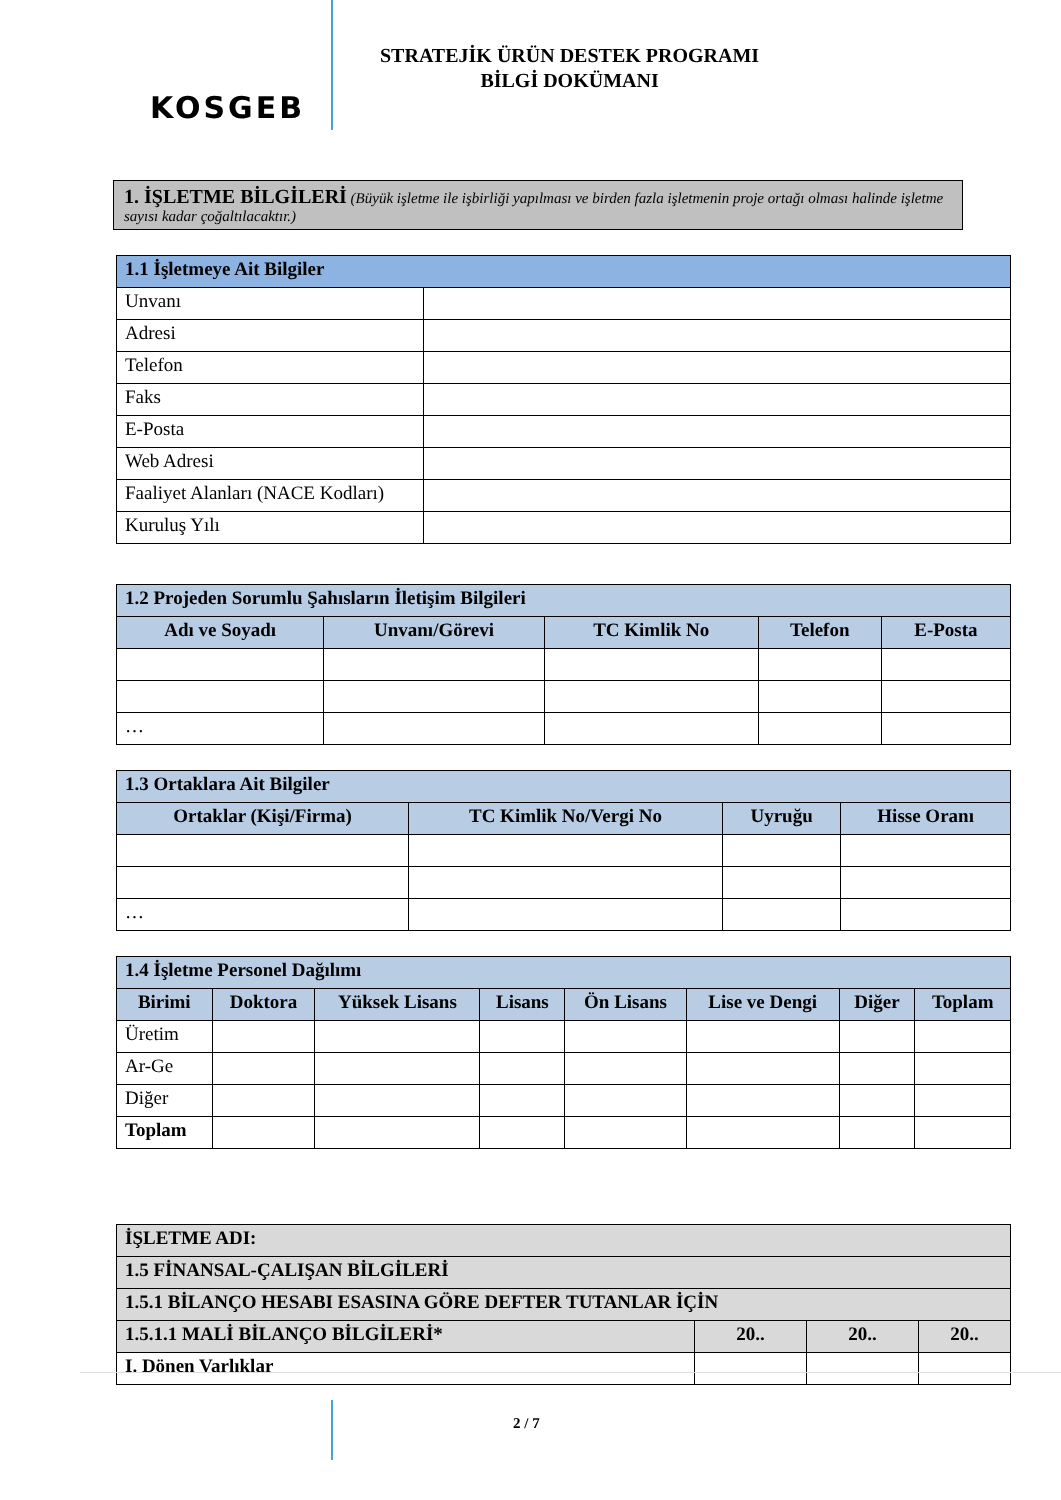KOSGEB
STRATEJİK ÜRÜN DESTEK PROGRAMI
BİLGİ DOKÜMANI
1. İŞLETME BİLGİLERİ (Büyük işletme ile işbirliği yapılması ve birden fazla işletmenin proje ortağı olması halinde işletme sayısı kadar çoğaltılacaktır.)
| 1.1 İşletmeye Ait Bilgiler | |
| --- | --- |
| Unvanı | |
| Adresi | |
| Telefon | |
| Faks | |
| E-Posta | |
| Web Adresi | |
| Faaliyet Alanları (NACE Kodları) | |
| Kuruluş Yılı | |
| 1.2 Projeden Sorumlu Şahısların İletişim Bilgileri | | | | |
| --- | --- | --- | --- | --- |
| Adı ve Soyadı | Unvanı/Görevi | TC Kimlik No | Telefon | E-Posta |
| … | | | | |
| 1.3 Ortaklara Ait Bilgiler | | | |
| --- | --- | --- | --- |
| Ortaklar (Kişi/Firma) | TC Kimlik No/Vergi No | Uyruğu | Hisse Oranı |
| … | | | |
| 1.4 İşletme Personel Dağılımı | | | | | | | |
| --- | --- | --- | --- | --- | --- | --- | --- |
| Birimi | Doktora | Yüksek Lisans | Lisans | Ön Lisans | Lise ve Dengi | Diğer | Toplam |
| Üretim | | | | | | | |
| Ar-Ge | | | | | | | |
| Diğer | | | | | | | |
| Toplam | | | | | | | |
| İŞLETME ADI: | | | |
| --- | --- | --- | --- |
| 1.5 FİNANSAL-ÇALIŞAN BİLGİLERİ | | | |
| 1.5.1 BİLANÇO HESABI ESASINA GÖRE DEFTER TUTANLAR İÇİN | | | |
| 1.5.1.1 MALİ BİLANÇO BİLGİLERİ* | 20.. | 20.. | 20.. |
| I. Dönen Varlıklar | | | |
2 / 7